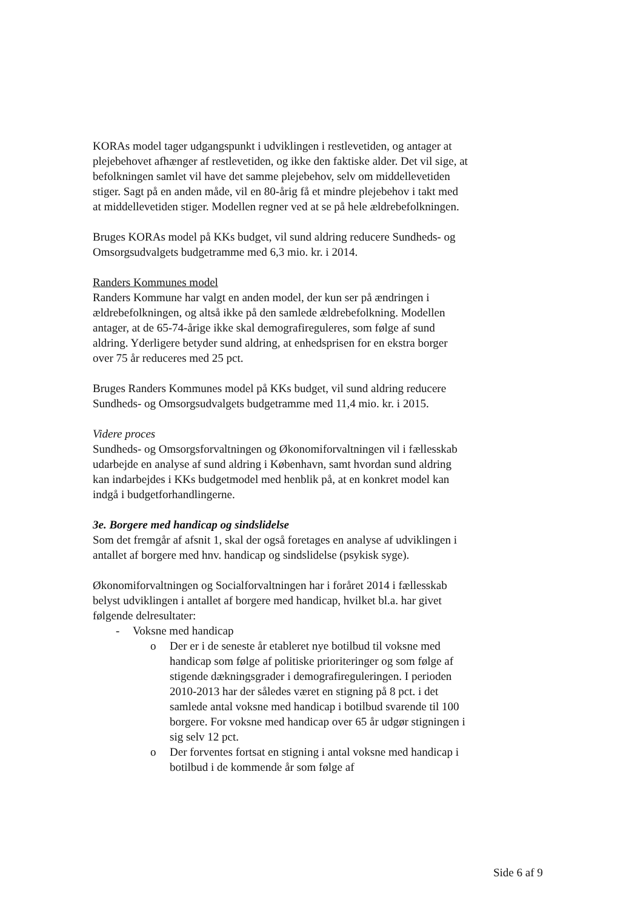KORAs model tager udgangspunkt i udviklingen i restlevetiden, og antager at plejebehovet afhænger af restlevetiden, og ikke den faktiske alder. Det vil sige, at befolkningen samlet vil have det samme plejebehov, selv om middellevetiden stiger. Sagt på en anden måde, vil en 80-årig få et mindre plejebehov i takt med at middellevetiden stiger. Modellen regner ved at se på hele ældrebefolkningen.
Bruges KORAs model på KKs budget, vil sund aldring reducere Sundheds- og Omsorgsudvalgets budgetramme med 6,3 mio. kr. i 2014.
Randers Kommunes model
Randers Kommune har valgt en anden model, der kun ser på ændringen i ældrebefolkningen, og altså ikke på den samlede ældrebefolkning. Modellen antager, at de 65-74-årige ikke skal demografireguleres, som følge af sund aldring. Yderligere betyder sund aldring, at enhedsprisen for en ekstra borger over 75 år reduceres med 25 pct.
Bruges Randers Kommunes model på KKs budget, vil sund aldring reducere Sundheds- og Omsorgsudvalgets budgetramme med 11,4 mio. kr. i 2015.
Videre proces
Sundheds- og Omsorgsforvaltningen og Økonomiforvaltningen vil i fællesskab udarbejde en analyse af sund aldring i København, samt hvordan sund aldring kan indarbejdes i KKs budgetmodel med henblik på, at en konkret model kan indgå i budgetforhandlingerne.
3e. Borgere med handicap og sindslidelse
Som det fremgår af afsnit 1, skal der også foretages en analyse af udviklingen i antallet af borgere med hnv. handicap og sindslidelse (psykisk syge).
Økonomiforvaltningen og Socialforvaltningen har i foråret 2014 i fællesskab belyst udviklingen i antallet af borgere med handicap, hvilket bl.a. har givet følgende delresultater:
- Voksne med handicap
o Der er i de seneste år etableret nye botilbud til voksne med handicap som følge af politiske prioriteringer og som følge af stigende dækningsgrader i demografireguleringen. I perioden 2010-2013 har der således været en stigning på 8 pct. i det samlede antal voksne med handicap i botilbud svarende til 100 borgere. For voksne med handicap over 65 år udgør stigningen i sig selv 12 pct.
o Der forventes fortsat en stigning i antal voksne med handicap i botilbud i de kommende år som følge af
Side 6 af 9